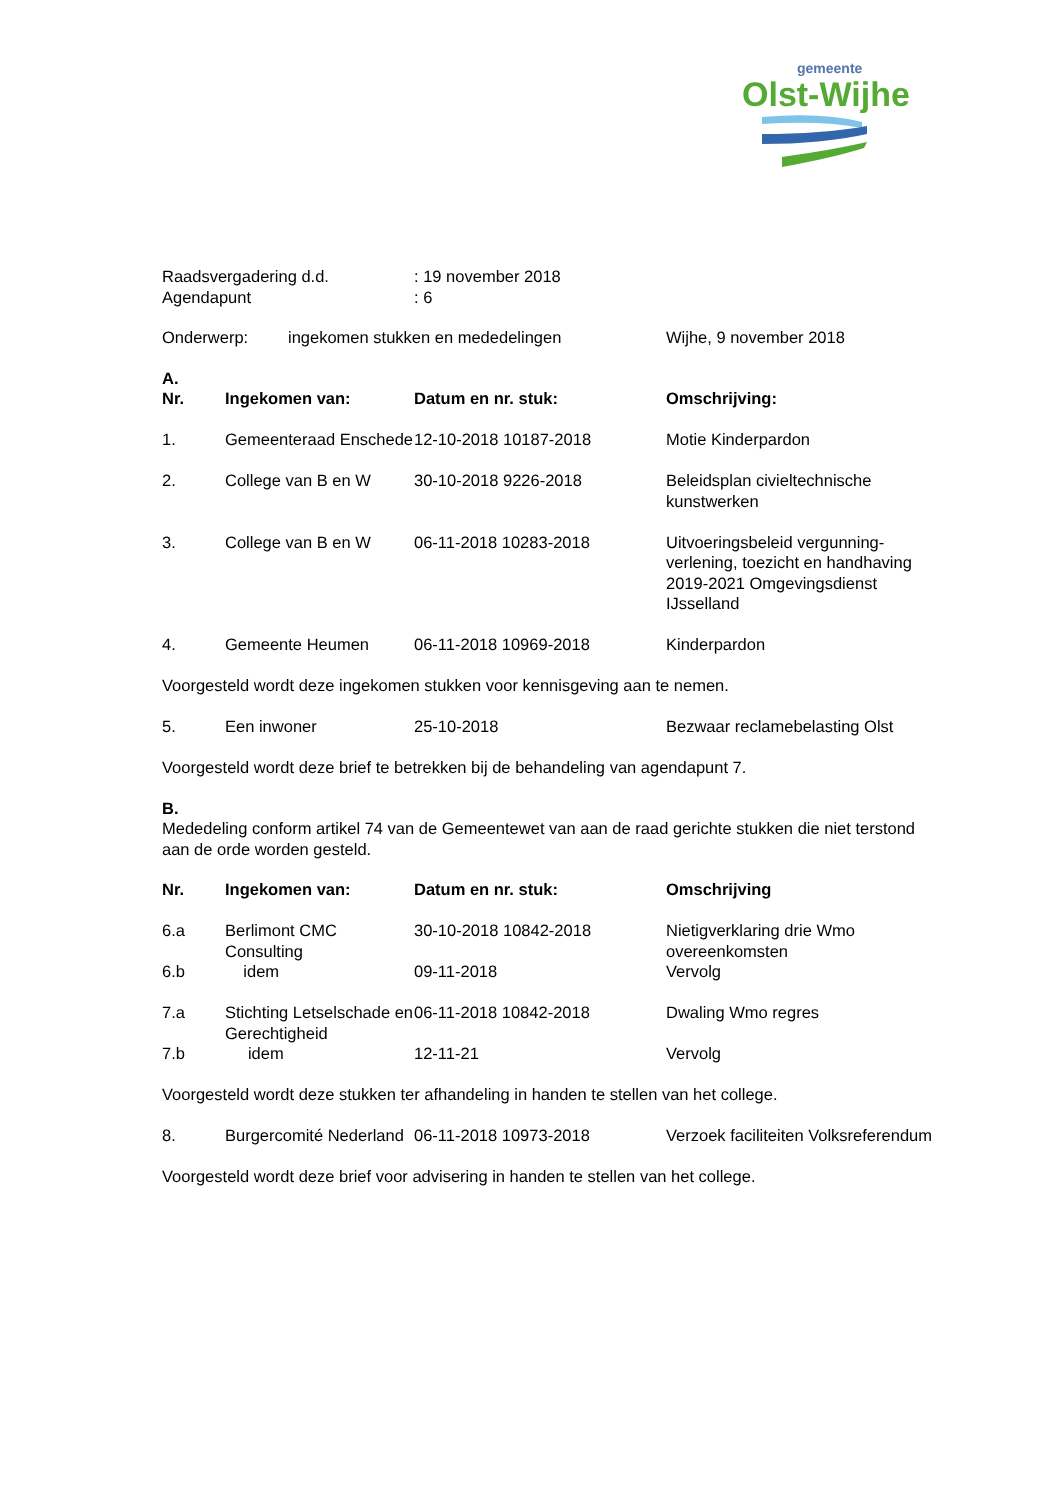gemeente
Olst-Wijhe
| Raadsvergadering d.d. | : 19 november 2018 |
| Agendapunt | : 6 |
| Onderwerp: | ingekomen stukken en mededelingen | Wijhe, 9 november 2018 |
A.
| Nr. | Ingekomen van: | Datum en nr. stuk: | Omschrijving: |
| --- | --- | --- | --- |
| 1. | Gemeenteraad Enschede | 12-10-2018 10187-2018 | Motie Kinderpardon |
| 2. | College van B en W | 30-10-2018 9226-2018 | Beleidsplan civieltechnische kunstwerken |
| 3. | College van B en W | 06-11-2018 10283-2018 | Uitvoeringsbeleid vergunning-verlening, toezicht en handhaving 2019-2021 Omgevingsdienst IJsselland |
| 4. | Gemeente Heumen | 06-11-2018 10969-2018 | Kinderpardon |
| Voorgesteld wordt deze ingekomen stukken voor kennisgeving aan te nemen. | | | |
| 5. | Een inwoner | 25-10-2018 | Bezwaar reclamebelasting Olst |
| Voorgesteld wordt deze brief te betrekken bij de behandeling van agendapunt 7. | | | |
B.
Mededeling conform artikel 74 van de Gemeentewet van aan de raad gerichte stukken die niet terstond aan de orde worden gesteld.
| Nr. | Ingekomen van: | Datum en nr. stuk: | Omschrijving |
| --- | --- | --- | --- |
| 6.a | Berlimont CMC Consulting | 30-10-2018 10842-2018 | Nietigverklaring drie Wmo overeenkomsten |
| 6.b | idem | 09-11-2018 | Vervolg |
| 7.a | Stichting Letselschade en Gerechtigheid | 06-11-2018 10842-2018 | Dwaling Wmo regres |
| 7.b | idem | 12-11-21 | Vervolg |
| Voorgesteld wordt deze stukken ter afhandeling in handen te stellen van het college. | | | |
| 8. | Burgercomité Nederland | 06-11-2018 10973-2018 | Verzoek faciliteiten Volksreferendum |
| Voorgesteld wordt deze brief voor advisering in handen te stellen van het college. | | | |